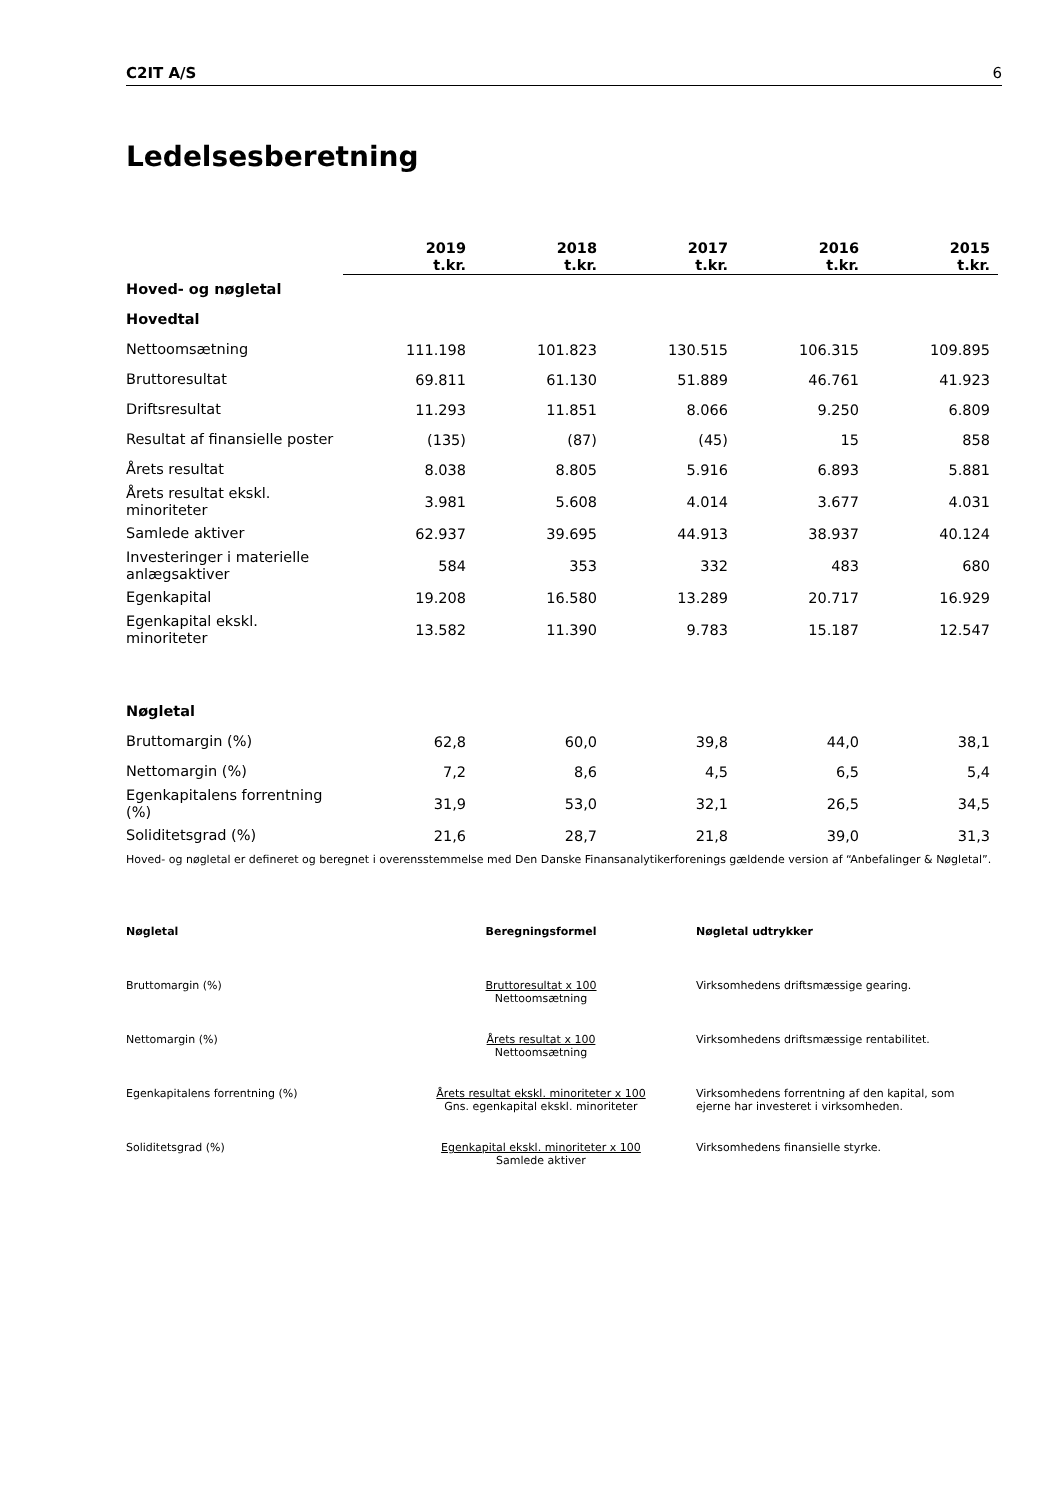C2IT A/S 6
Ledelsesberetning
| | 2019 t.kr. | 2018 t.kr. | 2017 t.kr. | 2016 t.kr. | 2015 t.kr. |
| --- | --- | --- | --- | --- | --- |
| Hoved- og nøgletal | | | | | |
| Hovedtal | | | | | |
| Nettoomsætning | 111.198 | 101.823 | 130.515 | 106.315 | 109.895 |
| Bruttoresultat | 69.811 | 61.130 | 51.889 | 46.761 | 41.923 |
| Driftsresultat | 11.293 | 11.851 | 8.066 | 9.250 | 6.809 |
| Resultat af finansielle poster | (135) | (87) | (45) | 15 | 858 |
| Årets resultat | 8.038 | 8.805 | 5.916 | 6.893 | 5.881 |
| Årets resultat ekskl. minoriteter | 3.981 | 5.608 | 4.014 | 3.677 | 4.031 |
| Samlede aktiver | 62.937 | 39.695 | 44.913 | 38.937 | 40.124 |
| Investeringer i materielle anlægsaktiver | 584 | 353 | 332 | 483 | 680 |
| Egenkapital | 19.208 | 16.580 | 13.289 | 20.717 | 16.929 |
| Egenkapital ekskl. minoriteter | 13.582 | 11.390 | 9.783 | 15.187 | 12.547 |
| Nøgletal | | | | | |
| Bruttomargin (%) | 62,8 | 60,0 | 39,8 | 44,0 | 38,1 |
| Nettomargin (%) | 7,2 | 8,6 | 4,5 | 6,5 | 5,4 |
| Egenkapitalens forrentning (%) | 31,9 | 53,0 | 32,1 | 26,5 | 34,5 |
| Soliditetsgrad (%) | 21,6 | 28,7 | 21,8 | 39,0 | 31,3 |
Hoved- og nøgletal er defineret og beregnet i overensstemmelse med Den Danske Finansanalytikerforenings gældende version af “Anbefalinger & Nøgletal”.
| Nøgletal | Beregningsformel | | Nøgletal udtrykker |
| --- | --- | --- | --- |
| Bruttomargin (%) | Bruttoresultat x 100 Nettoomsætning | | Virksomhedens driftsmæssige gearing. |
| Nettomargin (%) | Årets resultat x 100 Nettoomsætning | | Virksomhedens driftsmæssige rentabilitet. |
| Egenkapitalens forrentning (%) | Årets resultat ekskl. minoriteter x 100 Gns. egenkapital ekskl. minoriteter | | Virksomhedens forrentning af den kapital, som ejerne har investeret i virksomheden. |
| Soliditetsgrad (%) | Egenkapital ekskl. minoriteter x 100 Samlede aktiver | | Virksomhedens finansielle styrke. |